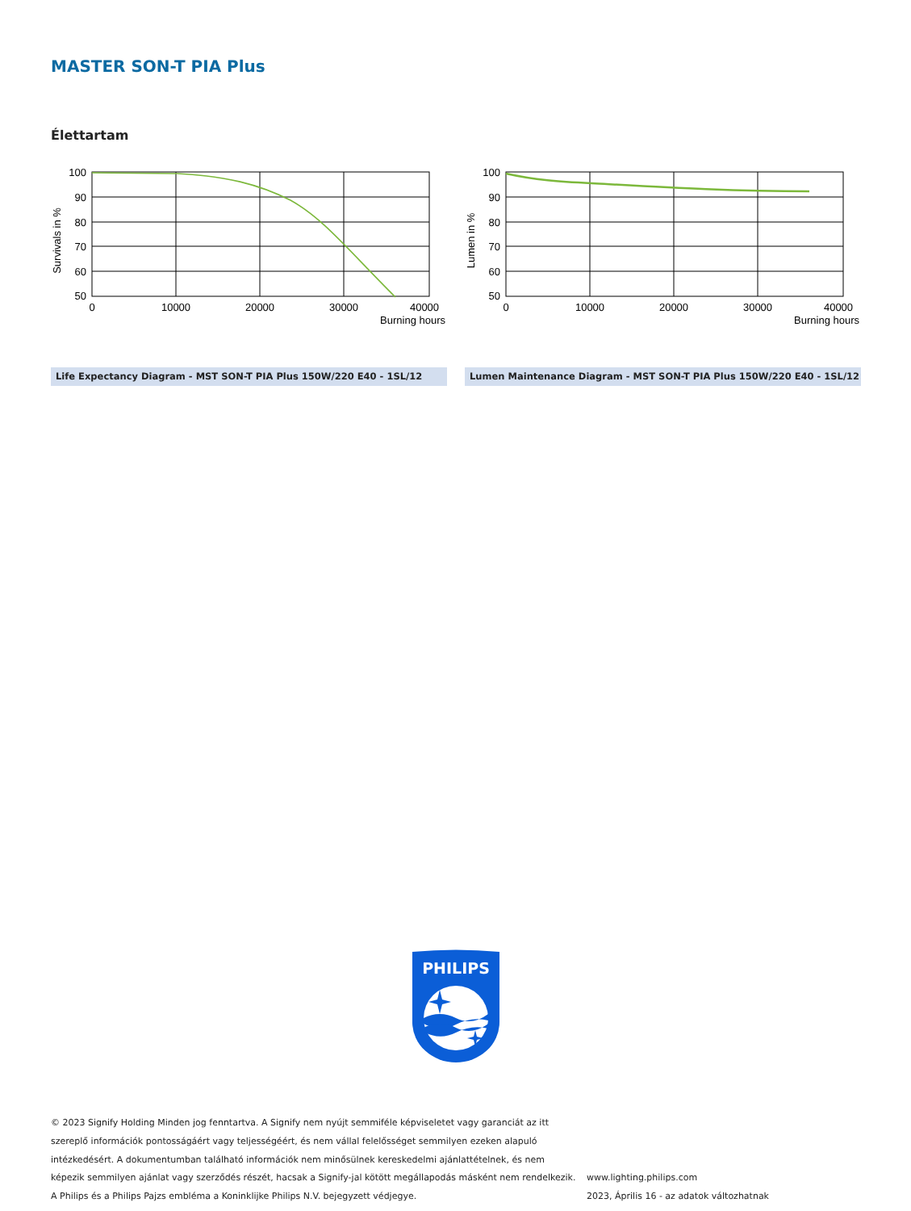MASTER SON-T PIA Plus
Élettartam
Survivals in %
100
90
80
70
60
50
0
10000
20000
30000
40000
Burning hours
Life Expectancy Diagram - MST SON-T PIA Plus 150W/220 E40 - 1SL/12
Lumen in %
100
90
80
70
60
50
0
10000
20000
30000
40000
Burning hours
Lumen Maintenance Diagram - MST SON-T PIA Plus 150W/220 E40 - 1SL/12
PHILIPS
© 2023 Signify Holding Minden jog fenntartva. A Signify nem nyújt semmiféle képviseletet vagy garanciát az itt
szereplő információk pontosságáért vagy teljességéért, és nem vállal felelősséget semmilyen ezeken alapuló
intézkedésért. A dokumentumban található információk nem minősülnek kereskedelmi ajánlattételnek, és nem
képezik semmilyen ajánlat vagy szerződés részét, hacsak a Signify-jal kötött megállapodás másként nem rendelkezik.
A Philips és a Philips Pajzs embléma a Koninklijke Philips N.V. bejegyzett védjegye.
www.lighting.philips.com
2023, Április 16 - az adatok változhatnak